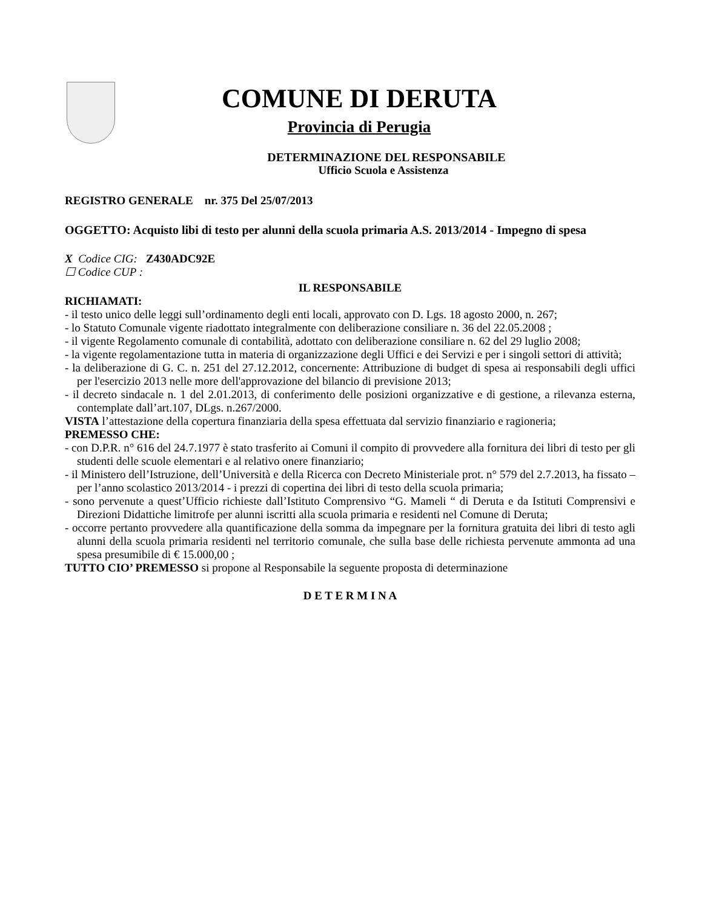COMUNE DI DERUTA
Provincia di Perugia
DETERMINAZIONE DEL RESPONSABILE
Ufficio Scuola e Assistenza
REGISTRO GENERALE nr. 375 Del 25/07/2013
OGGETTO: Acquisto libi di testo per alunni della scuola primaria A.S. 2013/2014 - Impegno di spesa
X Codice CIG: Z430ADC92E
☐ Codice CUP :
IL RESPONSABILE
RICHIAMATI:
- il testo unico delle leggi sull’ordinamento degli enti locali, approvato con D. Lgs. 18 agosto 2000, n. 267;
- lo Statuto Comunale vigente riadottato integralmente con deliberazione consiliare n. 36 del 22.05.2008 ;
- il vigente Regolamento comunale di contabilità, adottato con deliberazione consiliare n. 62 del 29 luglio 2008;
- la vigente regolamentazione tutta in materia di organizzazione degli Uffici e dei Servizi e per i singoli settori di attività;
- la deliberazione di G. C. n. 251 del 27.12.2012, concernente: Attribuzione di budget di spesa ai responsabili degli uffici per l'esercizio 2013 nelle more dell'approvazione del bilancio di previsione 2013;
- il decreto sindacale n. 1 del 2.01.2013, di conferimento delle posizioni organizzative e di gestione, a rilevanza esterna, contemplate dall’art.107, DLgs. n.267/2000.
VISTA l’attestazione della copertura finanziaria della spesa effettuata dal servizio finanziario e ragioneria;
PREMESSO CHE:
- con D.P.R. n° 616 del 24.7.1977 è stato trasferito ai Comuni il compito di provvedere alla fornitura dei libri di testo per gli studenti delle scuole elementari e al relativo onere finanziario;
- il Ministero dell’Istruzione, dell’Università e della Ricerca con Decreto Ministeriale prot. n° 579 del 2.7.2013, ha fissato – per l’anno scolastico 2013/2014 - i prezzi di copertina dei libri di testo della scuola primaria;
- sono pervenute a quest’Ufficio richieste dall’Istituto Comprensivo “G. Mameli “ di Deruta e da Istituti Comprensivi e Direzioni Didattiche limitrofe per alunni iscritti alla scuola primaria e residenti nel Comune di Deruta;
- occorre pertanto provvedere alla quantificazione della somma da impegnare per la fornitura gratuita dei libri di testo agli alunni della scuola primaria residenti nel territorio comunale, che sulla base delle richiesta pervenute ammonta ad una spesa presumibile di € 15.000,00 ;
TUTTO CIO’ PREMESSO si propone al Responsabile la seguente proposta di determinazione
D E T E R M I N A